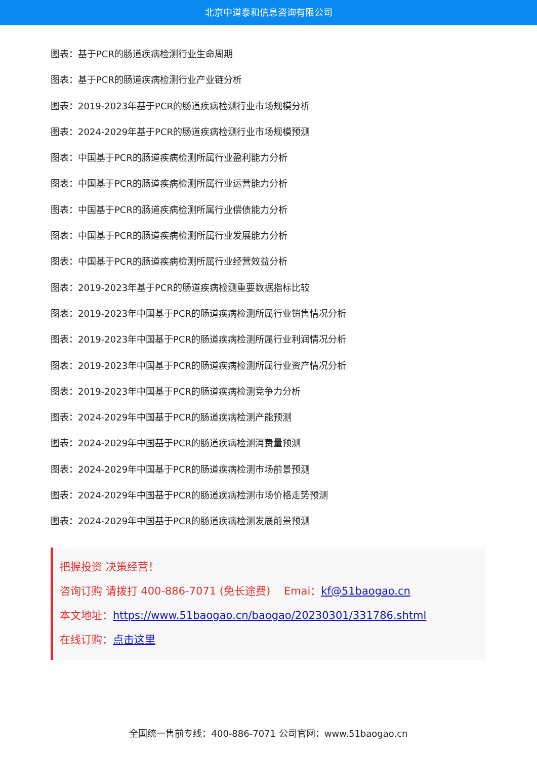北京中道泰和信息咨询有限公司
图表：基于PCR的肠道疾病检测行业生命周期
图表：基于PCR的肠道疾病检测行业产业链分析
图表：2019-2023年基于PCR的肠道疾病检测行业市场规模分析
图表：2024-2029年基于PCR的肠道疾病检测行业市场规模预测
图表：中国基于PCR的肠道疾病检测所属行业盈利能力分析
图表：中国基于PCR的肠道疾病检测所属行业运营能力分析
图表：中国基于PCR的肠道疾病检测所属行业偿债能力分析
图表：中国基于PCR的肠道疾病检测所属行业发展能力分析
图表：中国基于PCR的肠道疾病检测所属行业经营效益分析
图表：2019-2023年基于PCR的肠道疾病检测重要数据指标比较
图表：2019-2023年中国基于PCR的肠道疾病检测所属行业销售情况分析
图表：2019-2023年中国基于PCR的肠道疾病检测所属行业利润情况分析
图表：2019-2023年中国基于PCR的肠道疾病检测所属行业资产情况分析
图表：2019-2023年中国基于PCR的肠道疾病检测竞争力分析
图表：2024-2029年中国基于PCR的肠道疾病检测产能预测
图表：2024-2029年中国基于PCR的肠道疾病检测消费量预测
图表：2024-2029年中国基于PCR的肠道疾病检测市场前景预测
图表：2024-2029年中国基于PCR的肠道疾病检测市场价格走势预测
图表：2024-2029年中国基于PCR的肠道疾病检测发展前景预测
把握投资 决策经营！
咨询订购 请拨打 400-886-7071 (免长途费) Emai：kf@51baogao.cn
本文地址：https://www.51baogao.cn/baogao/20230301/331786.shtml
在线订购：点击这里
全国统一售前专线：400-886-7071 公司官网：www.51baogao.cn